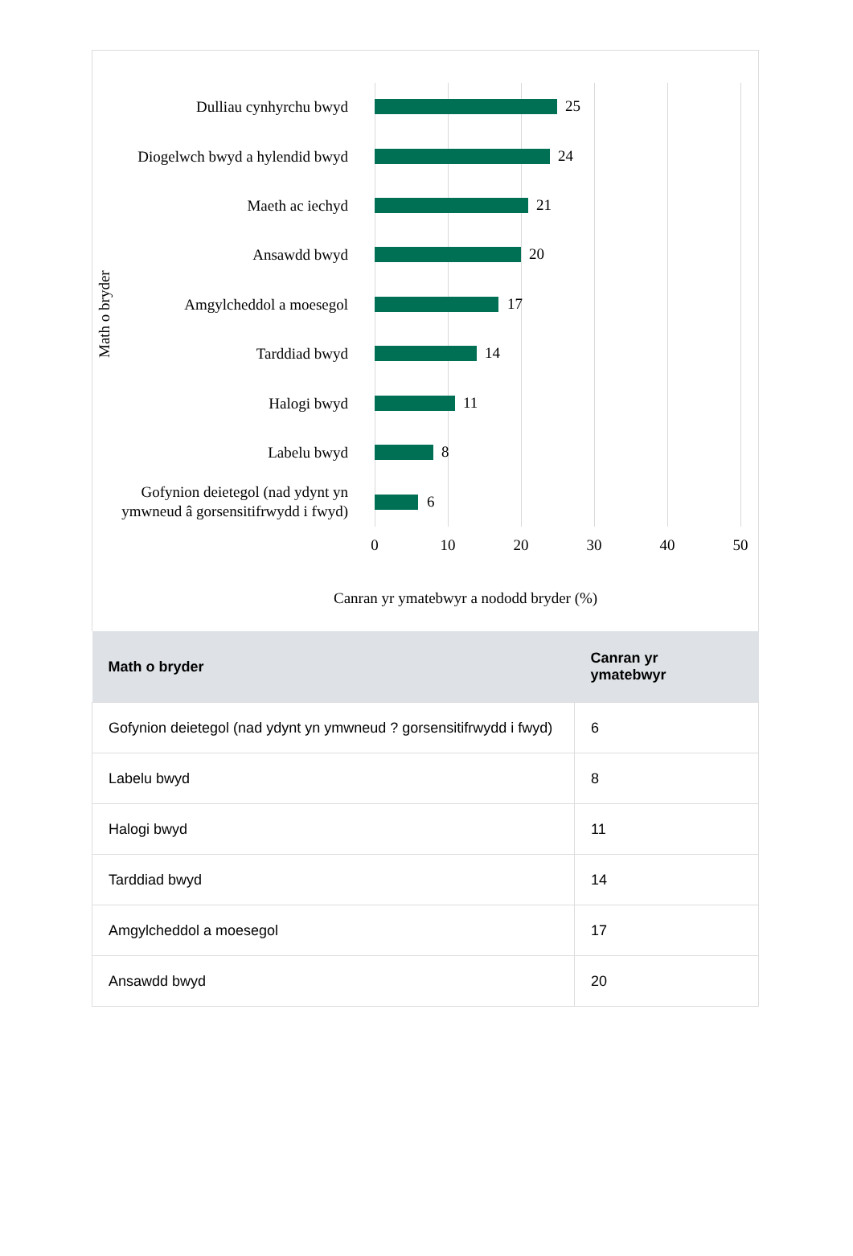Math o bryder
Dulliau cynhyrchu bwyd 25
Diogelwch bwyd a hylendid bwyd
24
Maeth ac iechyd 21
Ansawdd bwyd 20
Amgylcheddol a moesegol 17
Tarddiad bwyd 14
Halogi bwyd 11
Labelu bwyd 8
Gofynion deietegol (nad ydynt yn ymwneud â gorsensitifrwydd i fwyd)
6
0 10 20 30 40 50
Canran yr ymatebwyr a nododd bryder (%)
| Math o bryder | Canran yr ymatebwyr |
| --- | --- |
| Gofynion deietegol (nad ydynt yn ymwneud ? gorsensitifrwydd i fwyd) | 6 |
| Labelu bwyd | 8 |
| Halogi bwyd | 11 |
| Tarddiad bwyd | 14 |
| Amgylcheddol a moesegol | 17 |
| Ansawdd bwyd | 20 |